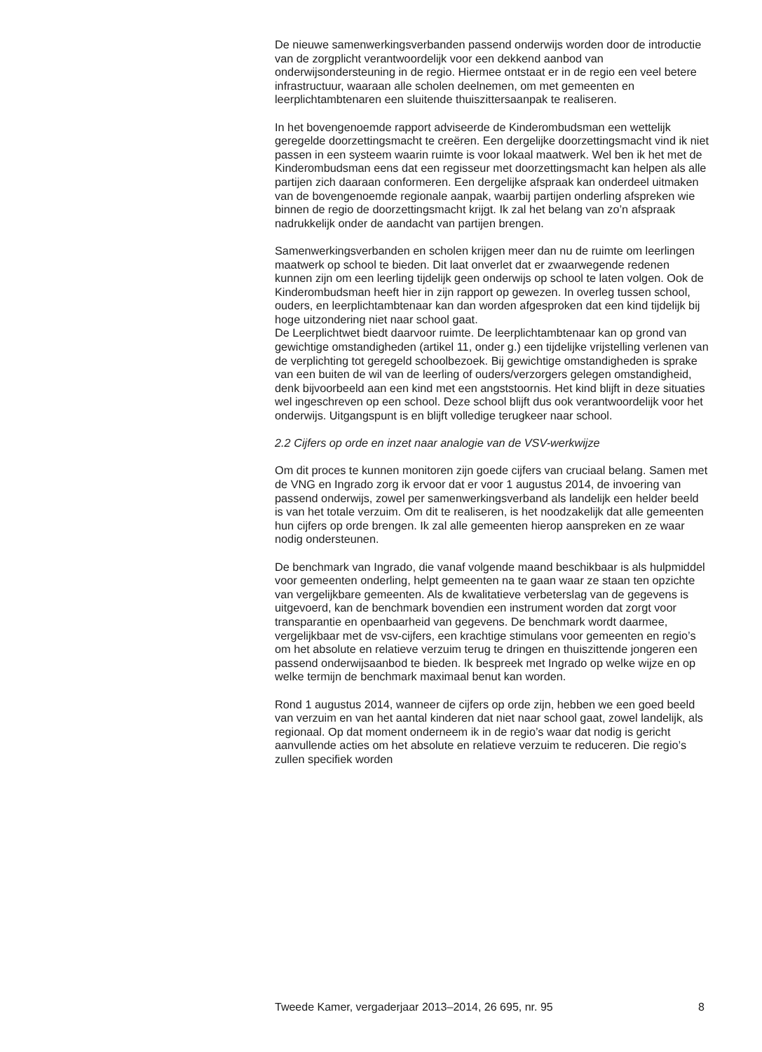De nieuwe samenwerkingsverbanden passend onderwijs worden door de introductie van de zorgplicht verantwoordelijk voor een dekkend aanbod van onderwijsondersteuning in de regio. Hiermee ontstaat er in de regio een veel betere infrastructuur, waaraan alle scholen deelnemen, om met gemeenten en leerplichtambtenaren een sluitende thuiszittersaanpak te realiseren.
In het bovengenoemde rapport adviseerde de Kinderombudsman een wettelijk geregelde doorzettingsmacht te creëren. Een dergelijke doorzet­tingsmacht vind ik niet passen in een systeem waarin ruimte is voor lokaal maatwerk. Wel ben ik het met de Kinderombudsman eens dat een regisseur met doorzettingsmacht kan helpen als alle partijen zich daaraan conformeren. Een dergelijke afspraak kan onderdeel uitmaken van de bovengenoemde regionale aanpak, waarbij partijen onderling afspreken wie binnen de regio de doorzettingsmacht krijgt. Ik zal het belang van zo’n afspraak nadrukkelijk onder de aandacht van partijen brengen.
Samenwerkingsverbanden en scholen krijgen meer dan nu de ruimte om leerlingen maatwerk op school te bieden. Dit laat onverlet dat er zwaarwe­gende redenen kunnen zijn om een leerling tijdelijk geen onderwijs op school te laten volgen. Ook de Kinderombudsman heeft hier in zijn rapport op gewezen. In overleg tussen school, ouders, en leerplichtamb­tenaar kan dan worden afgesproken dat een kind tijdelijk bij hoge uitzondering niet naar school gaat.
De Leerplichtwet biedt daarvoor ruimte. De leerplichtambtenaar kan op grond van gewichtige omstandigheden (artikel 11, onder g.) een tijdelijke vrijstelling verlenen van de verplichting tot geregeld schoolbezoek. Bij gewichtige omstandigheden is sprake van een buiten de wil van de leerling of ouders/verzorgers gelegen omstandigheid, denk bijvoorbeeld aan een kind met een angststoornis. Het kind blijft in deze situaties wel ingeschreven op een school. Deze school blijft dus ook verantwoordelijk voor het onderwijs. Uitgangspunt is en blijft volledige terugkeer naar school.
2.2 Cijfers op orde en inzet naar analogie van de VSV-werkwijze
Om dit proces te kunnen monitoren zijn goede cijfers van cruciaal belang. Samen met de VNG en Ingrado zorg ik ervoor dat er voor 1 augustus 2014, de invoering van passend onderwijs, zowel per samenwerkings­verband als landelijk een helder beeld is van het totale verzuim. Om dit te realiseren, is het noodzakelijk dat alle gemeenten hun cijfers op orde brengen. Ik zal alle gemeenten hierop aanspreken en ze waar nodig ondersteunen.
De benchmark van Ingrado, die vanaf volgende maand beschikbaar is als hulpmiddel voor gemeenten onderling, helpt gemeenten na te gaan waar ze staan ten opzichte van vergelijkbare gemeenten. Als de kwalitatieve verbeterslag van de gegevens is uitgevoerd, kan de benchmark bovendien een instrument worden dat zorgt voor transparantie en openbaarheid van gegevens. De benchmark wordt daarmee, vergelijkbaar met de vsv-cijfers, een krachtige stimulans voor gemeenten en regio’s om het absolute en relatieve verzuim terug te dringen en thuiszittende jongeren een passend onderwijsaanbod te bieden. Ik bespreek met Ingrado op welke wijze en op welke termijn de benchmark maximaal benut kan worden.
Rond 1 augustus 2014, wanneer de cijfers op orde zijn, hebben we een goed beeld van verzuim en van het aantal kinderen dat niet naar school gaat, zowel landelijk, als regionaal. Op dat moment onderneem ik in de regio’s waar dat nodig is gericht aanvullende acties om het absolute en relatieve verzuim te reduceren. Die regio’s zullen specifiek worden
Tweede Kamer, vergaderjaar 2013–2014, 26 695, nr. 95 8